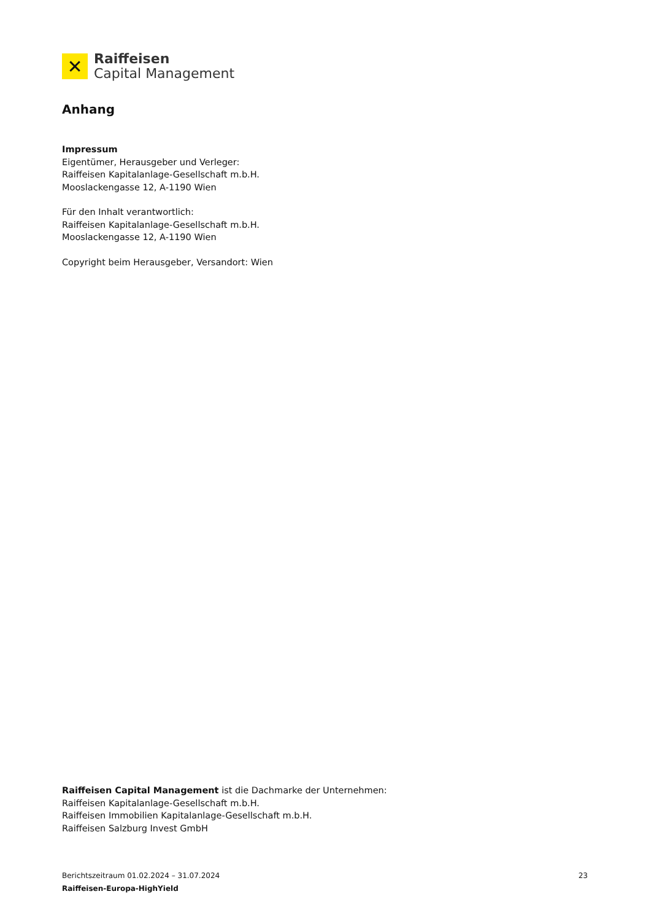✕
Raiffeisen
Capital Management
Anhang
Impressum
Eigentümer, Herausgeber und Verleger:
Raiffeisen Kapitalanlage-Gesellschaft m.b.H.
Mooslackengasse 12, A-1190 Wien
Für den Inhalt verantwortlich:
Raiffeisen Kapitalanlage-Gesellschaft m.b.H.
Mooslackengasse 12, A-1190 Wien
Copyright beim Herausgeber, Versandort: Wien
Raiffeisen Capital Management ist die Dachmarke der Unternehmen:
Raiffeisen Kapitalanlage-Gesellschaft m.b.H.
Raiffeisen Immobilien Kapitalanlage-Gesellschaft m.b.H.
Raiffeisen Salzburg Invest GmbH
Berichtszeitraum 01.02.2024 – 31.07.2024
23
Raiffeisen-Europa-HighYield